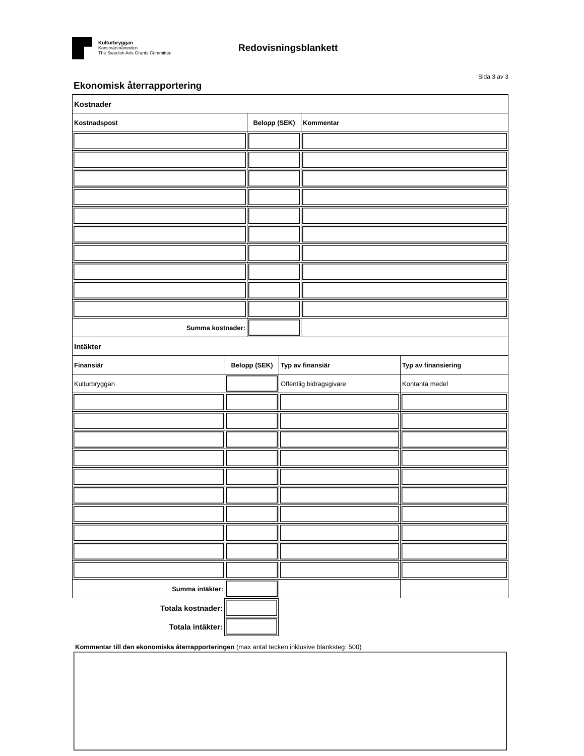Kulturbryggan
Konstnärsnämnden
The Swedish Arts Grants Committee
Redovisningsblankett
Sida 3 av 3
Ekonomisk återrapportering
| Kostnader | | |
| --- | --- | --- |
| Kostnadspost | Belopp (SEK) | Kommentar |
| Summa kostnader: | | |
| Intäkter | | | |
| --- | --- | --- | --- |
| Finansiär | Belopp (SEK) | Typ av finansiär | Typ av finansiering |
| Kulturbryggan | | Offentlig bidragsgivare | Kontanta medel |
| Summa intäkter: | | | |
| Totala kostnader: | | |
| Totala intäkter: | | |
Kommentar till den ekonomiska återrapporteringen (max antal tecken inklusive blanksteg: 500)